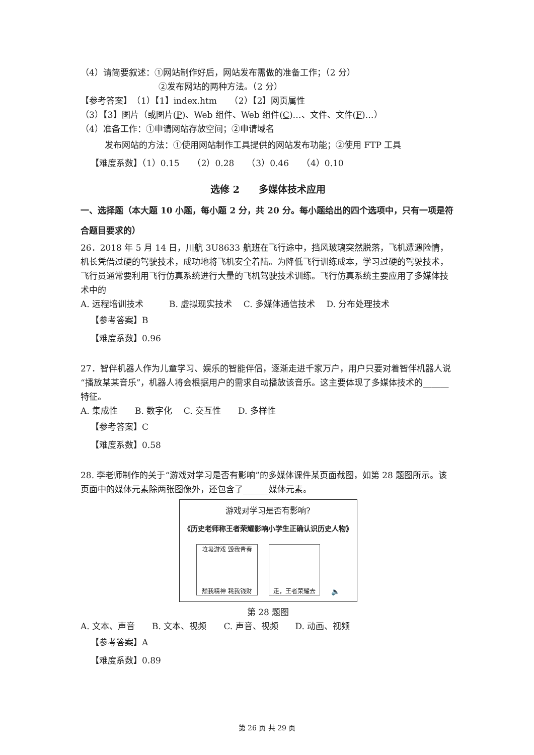（4）请简要叙述：①网站制作好后，网站发布需做的准备工作；（2 分）
②发布网站的两种方法。（2 分）
【参考答案】　（1）【1】index.htm　　（2）【2】网页属性
（3）【3】图片（或图片(P)、Web 组件、Web 组件(C)…、文件、文件(F)…）
（4）准备工作：①申请网站存放空间；②申请域名
发布网站的方法：①使用网站制作工具提供的网站发布功能；②使用 FTP 工具
【难度系数】（1）0.15　　（2）0.28　　（3）0.46　　（4）0.10
选修 2　　多媒体技术应用
一、选择题（本大题 10 小题，每小题 2 分，共 20 分。每小题给出的四个选项中，只有一项是符合题目要求的）
26．2018 年 5 月 14 日，川航 3U8633 航班在飞行途中，挡风玻璃突然脱落，飞机遭遇险情，机长凭借过硬的驾驶技术，成功地将飞机安全着陆。为降低飞行训练成本，学习过硬的驾驶技术，飞行员通常要利用飞行仿真系统进行大量的飞机驾驶技术训练。飞行仿真系统主要应用了多媒体技术中的
A. 远程培训技术　　　B. 虚拟现实技术　 C. 多媒体通信技术　 D. 分布处理技术
【参考答案】B
【难度系数】0.96
27．智伴机器人作为儿童学习、娱乐的智能伴侣，逐渐走进千家万户，用户只要对着智伴机器人说“播放某某音乐”，机器人将会根据用户的需求自动播放该音乐。这主要体现了多媒体技术的______特征。
A. 集成性　　B. 数字化　 C. 交互性　　D. 多样性
【参考答案】C
【难度系数】0.58
28. 李老师制作的关于“游戏对学习是否有影响”的多媒体课件某页面截图，如第 28 题图所示。该页面中的媒体元素除两张图像外，还包含了______媒体元素。
游戏对学习是否有影响?
《历史老师称王者荣耀影响小学生正确认识历史人物》
垃圾游戏 毁我青春
颓我精神 耗我钱财
走，王者荣耀去
🔈
第 28 题图
A. 文本、声音　　B. 文本、视频　　C. 声音、视频　　D. 动画、视频
【参考答案】A
【难度系数】0.89
第 26 页 共 29 页